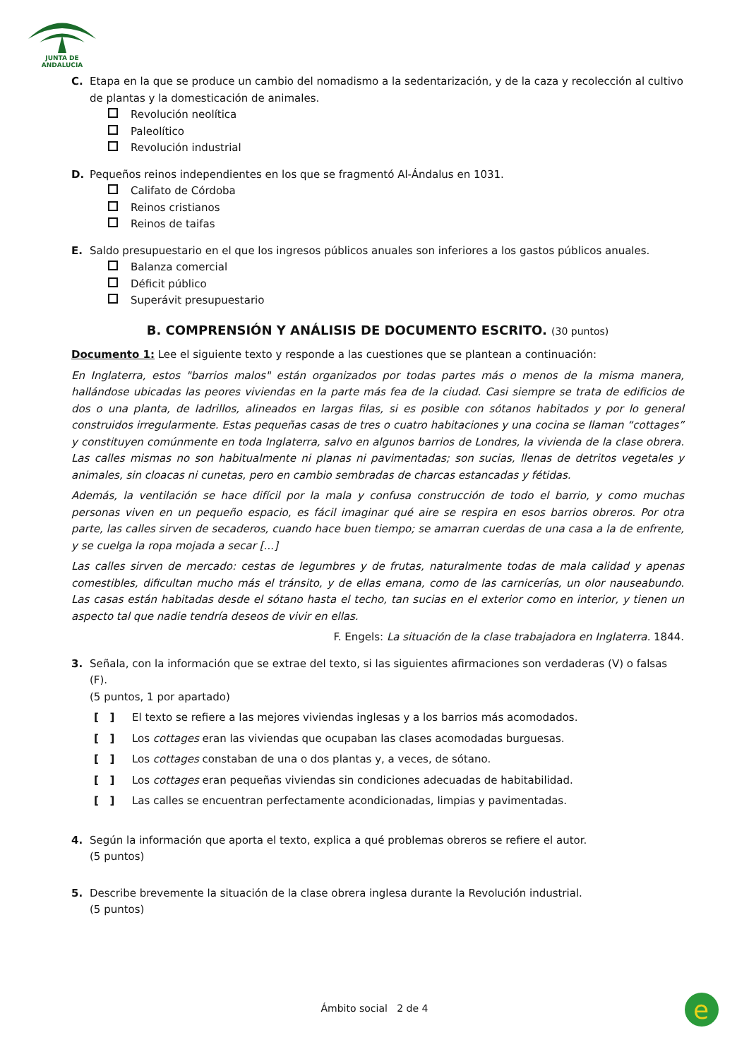JUNTA DE ANDALUCIA
C. Etapa en la que se produce un cambio del nomadismo a la sedentarización, y de la caza y recolección al cultivo de plantas y la domesticación de animales.
Revolución neolítica
Paleolítico
Revolución industrial
D. Pequeños reinos independientes en los que se fragmentó Al-Ándalus en 1031.
Califato de Córdoba
Reinos cristianos
Reinos de taifas
E. Saldo presupuestario en el que los ingresos públicos anuales son inferiores a los gastos públicos anuales.
Balanza comercial
Déficit público
Superávit presupuestario
B. COMPRENSIÓN Y ANÁLISIS DE DOCUMENTO ESCRITO. (30 puntos)
Documento 1: Lee el siguiente texto y responde a las cuestiones que se plantean a continuación:
En Inglaterra, estos "barrios malos" están organizados por todas partes más o menos de la misma manera, hallándose ubicadas las peores viviendas en la parte más fea de la ciudad. Casi siempre se trata de edificios de dos o una planta, de ladrillos, alineados en largas filas, si es posible con sótanos habitados y por lo general construidos irregularmente. Estas pequeñas casas de tres o cuatro habitaciones y una cocina se llaman “cottages” y constituyen comúnmente en toda Inglaterra, salvo en algunos barrios de Londres, la vivienda de la clase obrera. Las calles mismas no son habitualmente ni planas ni pavimentadas; son sucias, llenas de detritos vegetales y animales, sin cloacas ni cunetas, pero en cambio sembradas de charcas estancadas y fétidas.
Además, la ventilación se hace difícil por la mala y confusa construcción de todo el barrio, y como muchas personas viven en un pequeño espacio, es fácil imaginar qué aire se respira en esos barrios obreros. Por otra parte, las calles sirven de secaderos, cuando hace buen tiempo; se amarran cuerdas de una casa a la de enfrente, y se cuelga la ropa mojada a secar [...]
Las calles sirven de mercado: cestas de legumbres y de frutas, naturalmente todas de mala calidad y apenas comestibles, dificultan mucho más el tránsito, y de ellas emana, como de las carnicerías, un olor nauseabundo. Las casas están habitadas desde el sótano hasta el techo, tan sucias en el exterior como en interior, y tienen un aspecto tal que nadie tendría deseos de vivir en ellas.
F. Engels: La situación de la clase trabajadora en Inglaterra. 1844.
3. Señala, con la información que se extrae del texto, si las siguientes afirmaciones son verdaderas (V) o falsas (F).
(5 puntos, 1 por apartado)
[ ] El texto se refiere a las mejores viviendas inglesas y a los barrios más acomodados.
[ ] Los cottages eran las viviendas que ocupaban las clases acomodadas burguesas.
[ ] Los cottages constaban de una o dos plantas y, a veces, de sótano.
[ ] Los cottages eran pequeñas viviendas sin condiciones adecuadas de habitabilidad.
[ ] Las calles se encuentran perfectamente acondicionadas, limpias y pavimentadas.
4. Según la información que aporta el texto, explica a qué problemas obreros se refiere el autor.
(5 puntos)
5. Describe brevemente la situación de la clase obrera inglesa durante la Revolución industrial.
(5 puntos)
Ámbito social 2 de 4
e